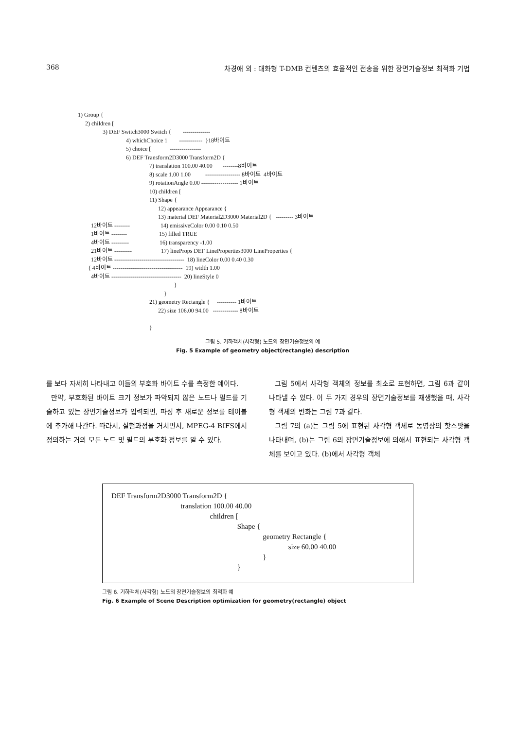368 차경애 외 : 대화형 T-DMB 컨텐츠의 효율적인 전송을 위한 장면기술정보 최적화 기법
1) Group {
2) children [
3) DEF Switch3000 Switch { --------------
4) whichChoice 1 ------------ }18바이트
5) choice [ ----------------
6) DEF Transform2D3000 Transform2D {
7) translation 100.00 40.00 --------8바이트
8) scale 1.00 1.00 ------------------ 8바이트 4바이트
9) rotationAngle 0.00 ------------------- 1바이트
10) children [
11) Shape {
12) appearance Appearance {
13) material DEF Material2D3000 Material2D { --------- 3바이트
12바이트 -------- 14) emissiveColor 0.00 0.10 0.50
1바이트 -------- 15) filled TRUE
4바이트 --------- 16) transparency -1.00
21바이트 --------- 17) lineProps DEF LineProperties3000 LineProperties {
12바이트 ------------------------------------ 18) lineColor 0.00 0.40 0.30
{ 4바이트 ------------------------------------ 19) width 1.00
4바이트 ------------------------------------ 20) lineStyle 0
}
}
21) geometry Rectangle { ---------- 1바이트
22) size 106.00 94.00 ------------- 8바이트
}
그림 5. 기하객체(사각형) 노드의 장면기술정보의 예
Fig. 5 Example of geometry object(rectangle) description
를 보다 자세히 나타내고 이들의 부호화 바이트 수를 측정한 예이다.
만약, 부호화된 바이트 크기 정보가 파악되지 않은 노드나 필드를 기술하고 있는 장면기술정보가 입력되면, 파싱 후 새로운 정보를 테이블에 추가해 나간다. 따라서, 실험과정을 거치면서, MPEG-4 BIFS에서 정의하는 거의 모든 노드 및 필드의 부호화 정보를 알 수 있다.
그림 5에서 사각형 객체의 정보를 최소로 표현하면, 그림 6과 같이 나타낼 수 있다. 이 두 가지 경우의 장면기술정보를 재생했을 때, 사각형 객체의 변화는 그림 7과 같다.
그림 7의 (a)는 그림 5에 표현된 사각형 객체로 동영상의 핫스팟을 나타내며, (b)는 그림 6의 장면기술정보에 의해서 표현되는 사각형 객체를 보이고 있다. (b)에서 사각형 객체
DEF Transform2D3000 Transform2D {
translation 100.00 40.00
children [
Shape {
geometry Rectangle {
size 60.00 40.00
}
}
그림 6. 기하객체(사각형) 노드의 장면기술정보의 최적화 예
Fig. 6 Example of Scene Description optimization for geometry(rectangle) object